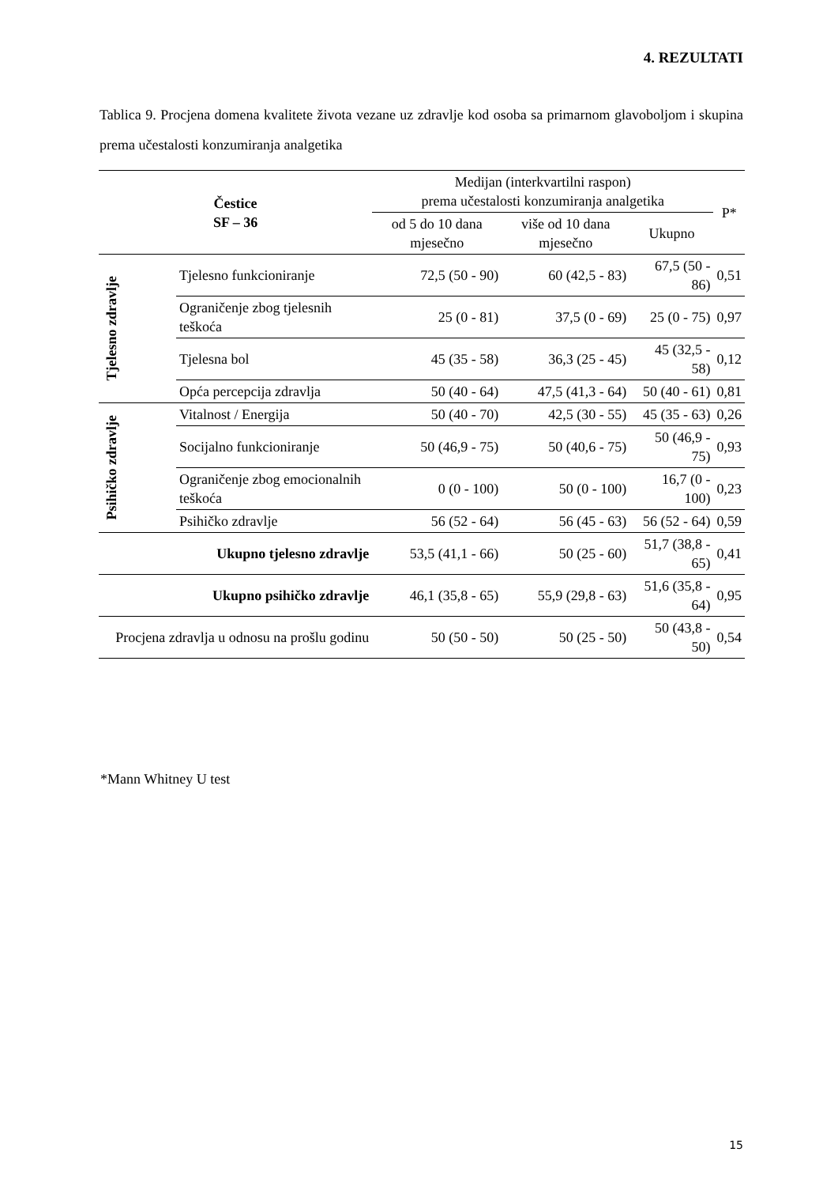4. REZULTATI
Tablica 9. Procjena domena kvalitete života vezane uz zdravlje kod osoba sa primarnom glavoboljom i skupina prema učestalosti konzumiranja analgetika
| Čestice SF – 36 | | Medijan (interkvartilni raspon) prema učestalosti konzumiranja analgetika | | | P* |
| --- | --- | --- | --- | --- | --- |
| | | od 5 do 10 dana mjesečno | više od 10 dana mjesečno | Ukupno | |
| Tjelesno zdravlje | Tjelesno funkcioniranje | 72,5 (50 - 90) | 60 (42,5 - 83) | 67,5 (50 - 86) | 0,51 |
| | Ograničenje zbog tjelesnih teškoća | 25 (0 - 81) | 37,5 (0 - 69) | 25 (0 - 75) | 0,97 |
| | Tjelesna bol | 45 (35 - 58) | 36,3 (25 - 45) | 45 (32,5 - 58) | 0,12 |
| | Opća percepcija zdravlja | 50 (40 - 64) | 47,5 (41,3 - 64) | 50 (40 - 61) | 0,81 |
| Psihičko zdravlje | Vitalnost / Energija | 50 (40 - 70) | 42,5 (30 - 55) | 45 (35 - 63) | 0,26 |
| | Socijalno funkcioniranje | 50 (46,9 - 75) | 50 (40,6 - 75) | 50 (46,9 - 75) | 0,93 |
| | Ograničenje zbog emocionalnih teškoća | 0 (0 - 100) | 50 (0 - 100) | 16,7 (0 - 100) | 0,23 |
| | Psihičko zdravlje | 56 (52 - 64) | 56 (45 - 63) | 56 (52 - 64) | 0,59 |
| Ukupno tjelesno zdravlje | | 53,5 (41,1 - 66) | 50 (25 - 60) | 51,7 (38,8 - 65) | 0,41 |
| Ukupno psihičko zdravlje | | 46,1 (35,8 - 65) | 55,9 (29,8 - 63) | 51,6 (35,8 - 64) | 0,95 |
| Procjena zdravlja u odnosu na prošlu godinu | | 50 (50 - 50) | 50 (25 - 50) | 50 (43,8 - 50) | 0,54 |
*Mann Whitney U test
15